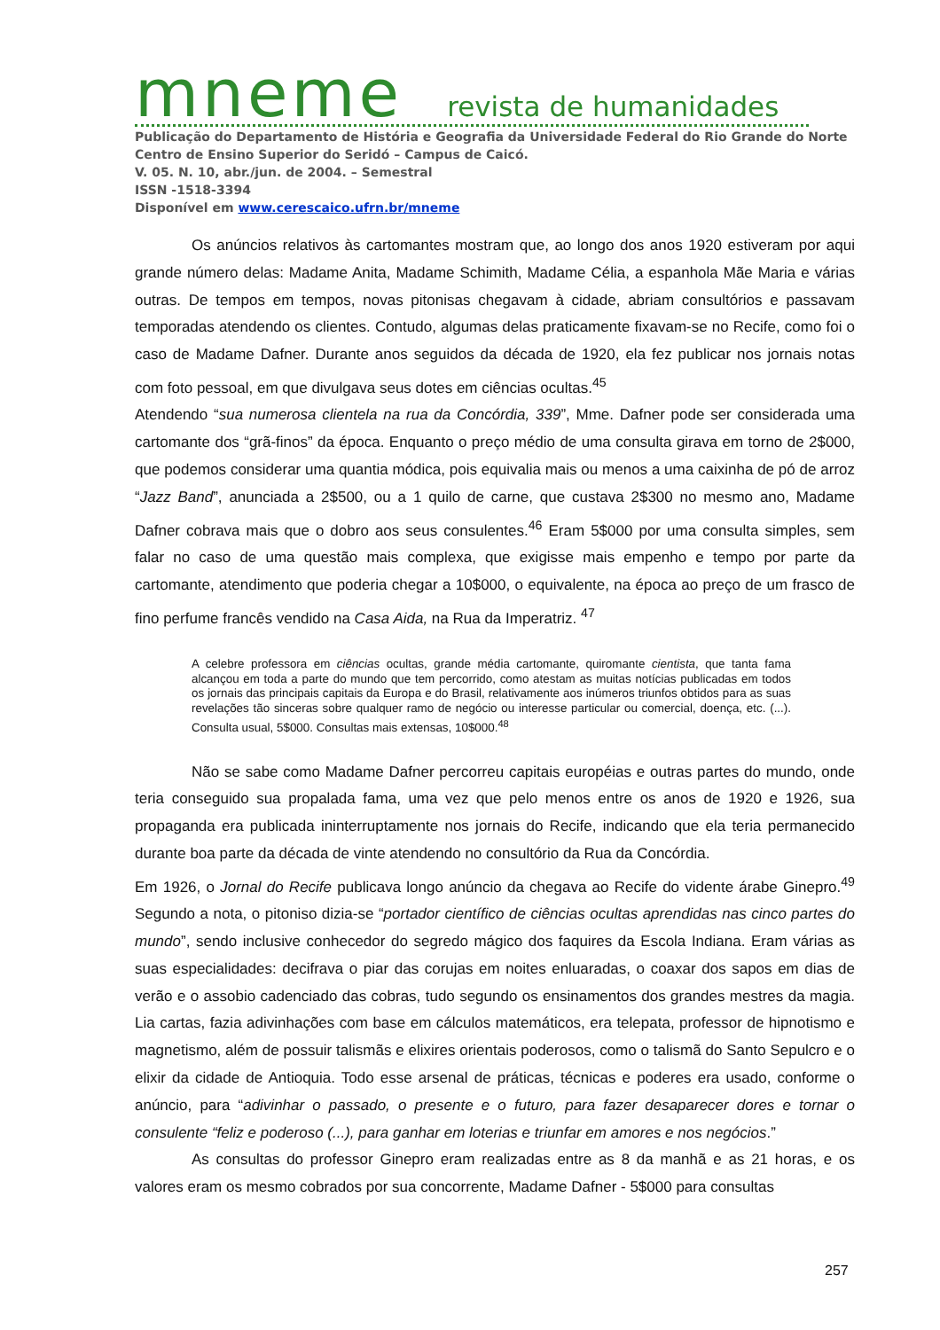mneme revista de humanidades
Publicação do Departamento de História e Geografia da Universidade Federal do Rio Grande do Norte
Centro de Ensino Superior do Seridó – Campus de Caicó.
V. 05. N. 10, abr./jun. de 2004. – Semestral
ISSN -1518-3394
Disponível em www.cerescaico.ufrn.br/mneme
Os anúncios relativos às cartomantes mostram que, ao longo dos anos 1920 estiveram por aqui grande número delas: Madame Anita, Madame Schimith, Madame Célia, a espanhola Mãe Maria e várias outras. De tempos em tempos, novas pitonisas chegavam à cidade, abriam consultórios e passavam temporadas atendendo os clientes. Contudo, algumas delas praticamente fixavam-se no Recife, como foi o caso de Madame Dafner. Durante anos seguidos da década de 1920, ela fez publicar nos jornais notas com foto pessoal, em que divulgava seus dotes em ciências ocultas.<sup>45</sup>
Atendendo “sua numerosa clientela na rua da Concórdia, 339”, Mme. Dafner pode ser considerada uma cartomante dos “grã-finos” da época. Enquanto o preço médio de uma consulta girava em torno de 2$000, que podemos considerar uma quantia módica, pois equivalia mais ou menos a uma caixinha de pó de arroz “Jazz Band”, anunciada a 2$500, ou a 1 quilo de carne, que custava 2$300 no mesmo ano, Madame Dafner cobrava mais que o dobro aos seus consulentes.<sup>46</sup> Eram 5$000 por uma consulta simples, sem falar no caso de uma questão mais complexa, que exigisse mais empenho e tempo por parte da cartomante, atendimento que poderia chegar a 10$000, o equivalente, na época ao preço de um frasco de fino perfume francês vendido na Casa Aida, na Rua da Imperatriz. <sup>47</sup>
A celebre professora em ciências ocultas, grande média cartomante, quiromante cientista, que tanta fama alcançou em toda a parte do mundo que tem percorrido, como atestam as muitas notícias publicadas em todos os jornais das principais capitais da Europa e do Brasil, relativamente aos inúmeros triunfos obtidos para as suas revelações tão sinceras sobre qualquer ramo de negócio ou interesse particular ou comercial, doença, etc. (...). Consulta usual, 5$000. Consultas mais extensas, 10$000.<sup>48</sup>
Não se sabe como Madame Dafner percorreu capitais européias e outras partes do mundo, onde teria conseguido sua propalada fama, uma vez que pelo menos entre os anos de 1920 e 1926, sua propaganda era publicada ininterruptamente nos jornais do Recife, indicando que ela teria permanecido durante boa parte da década de vinte atendendo no consultório da Rua da Concórdia.
Em 1926, o Jornal do Recife publicava longo anúncio da chegava ao Recife do vidente árabe Ginepro.<sup>49</sup> Segundo a nota, o pitoniso dizia-se “portador científico de ciências ocultas aprendidas nas cinco partes do mundo”, sendo inclusive conhecedor do segredo mágico dos faquires da Escola Indiana. Eram várias as suas especialidades: decifrava o piar das corujas em noites enluaradas, o coaxar dos sapos em dias de verão e o assobio cadenciado das cobras, tudo segundo os ensinamentos dos grandes mestres da magia. Lia cartas, fazia adivinhações com base em cálculos matemáticos, era telepata, professor de hipnotismo e magnetismo, além de possuir talismãs e elixires orientais poderosos, como o talismã do Santo Sepulcro e o elixir da cidade de Antioquia. Todo esse arsenal de práticas, técnicas e poderes era usado, conforme o anúncio, para “adivinhar o passado, o presente e o futuro, para fazer desaparecer dores e tornar o consulente “feliz e poderoso (...), para ganhar em loterias e triunfar em amores e nos negócios.”
As consultas do professor Ginepro eram realizadas entre as 8 da manhã e as 21 horas, e os valores eram os mesmo cobrados por sua concorrente, Madame Dafner - 5$000 para consultas
257